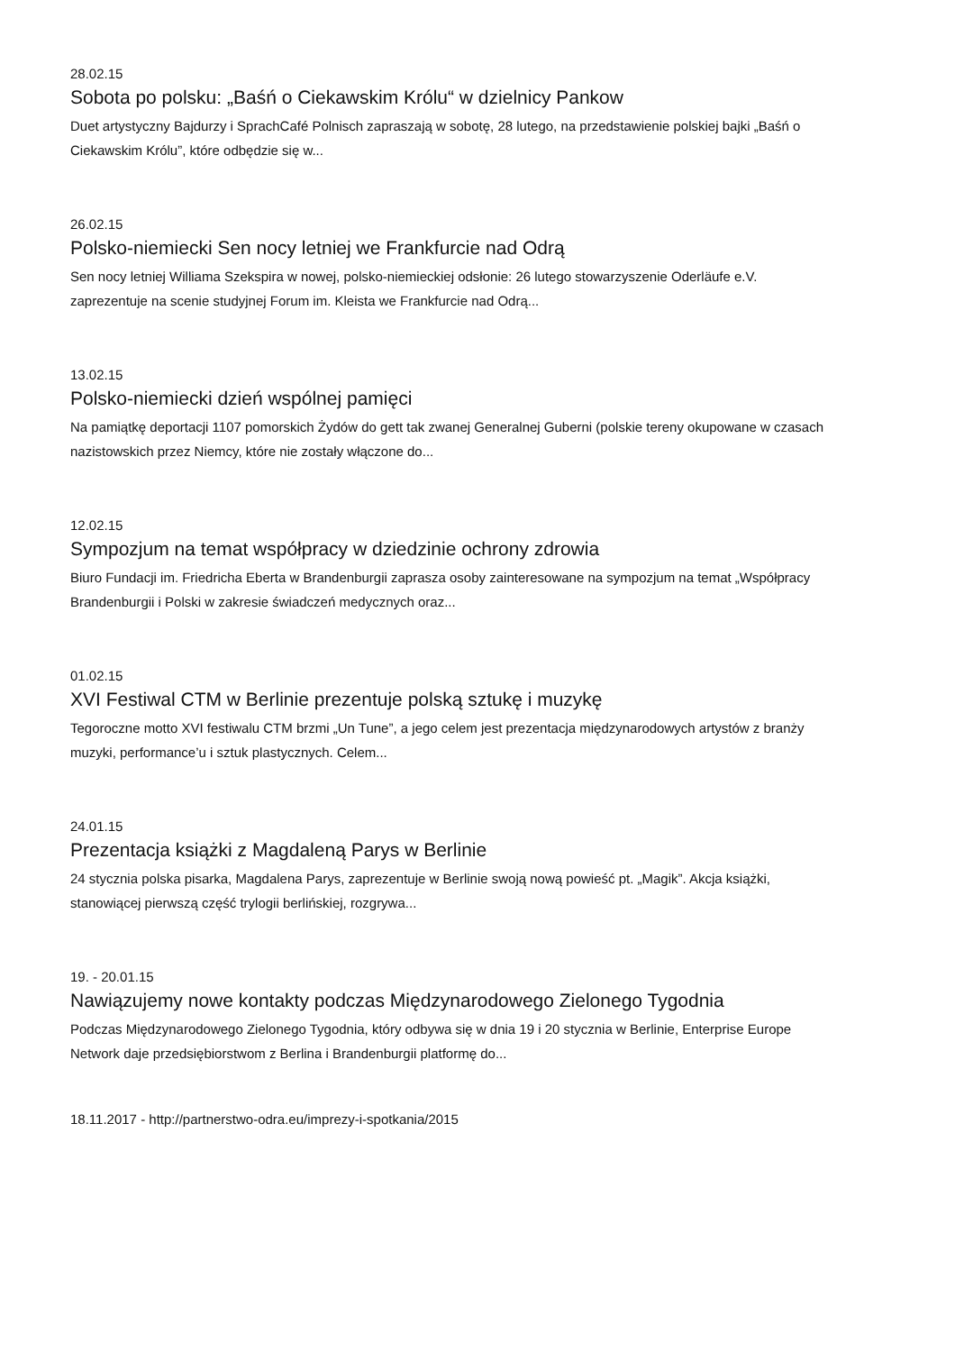28.02.15
Sobota po polsku: „Baśń o Ciekawskim Królu“ w dzielnicy Pankow
Duet artystyczny Bajdurzy i SprachCafé Polnisch zapraszają w sobotę, 28 lutego, na przedstawienie polskiej bajki „Baśń o Ciekawskim Królu”, które odbędzie się w...
26.02.15
Polsko-niemiecki Sen nocy letniej we Frankfurcie nad Odrą
Sen nocy letniej Williama Szekspira w nowej, polsko-niemieckiej odsłonie: 26 lutego stowarzyszenie Oderläufe e.V. zaprezentuje na scenie studyjnej Forum im. Kleista we Frankfurcie nad Odrą...
13.02.15
Polsko-niemiecki dzień wspólnej pamięci
Na pamiątkę deportacji 1107 pomorskich Żydów do gett tak zwanej Generalnej Guberni (polskie tereny okupowane w czasach nazistowskich przez Niemcy, które nie zostały włączone do...
12.02.15
Sympozjum na temat współpracy w dziedzinie ochrony zdrowia
Biuro Fundacji im. Friedricha Eberta w Brandenburgii zaprasza osoby zainteresowane na sympozjum na temat „Współpracy Brandenburgii i Polski w zakresie świadczeń medycznych oraz...
01.02.15
XVI Festiwal CTM w Berlinie prezentuje polską sztukę i muzykę
Tegoroczne motto XVI festiwalu CTM brzmi „Un Tune”, a jego celem jest prezentacja międzynarodowych artystów z branży muzyki, performance’u i sztuk plastycznych. Celem...
24.01.15
Prezentacja książki z Magdaleną Parys w Berlinie
24 stycznia polska pisarka, Magdalena Parys, zaprezentuje w Berlinie swoją nową powieść pt. „Magik”. Akcja książki, stanowiącej pierwszą część trylogii berlińskiej, rozgrywa...
19. - 20.01.15
Nawiązujemy nowe kontakty podczas Międzynarodowego Zielonego Tygodnia
Podczas Międzynarodowego Zielonego Tygodnia, który odbywa się w dnia 19 i 20 stycznia w Berlinie, Enterprise Europe Network daje przedsiębiorstwom z Berlina i Brandenburgii platformę do...
18.11.2017 - http://partnerstwo-odra.eu/imprezy-i-spotkania/2015